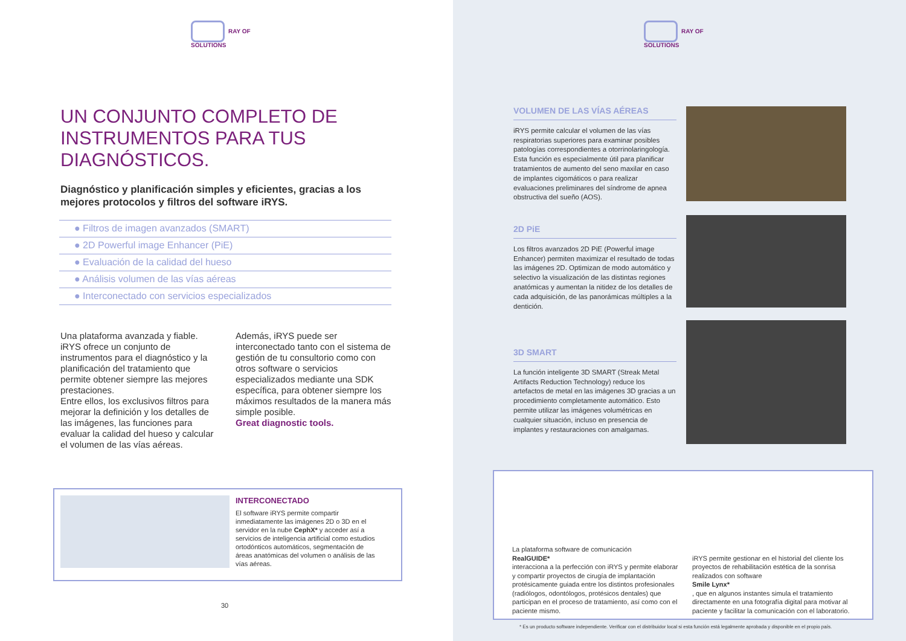RAY OF
SOLUTIONS
UN CONJUNTO COMPLETO DE
INSTRUMENTOS PARA TUS
DIAGNÓSTICOS.
Diagnóstico y planificación simples y eficientes, gracias a los mejores protocolos y filtros del software iRYS.
● Filtros de imagen avanzados (SMART)
● 2D Powerful image Enhancer (PiE)
● Evaluación de la calidad del hueso
● Análisis volumen de las vías aéreas
● Interconectado con servicios especializados
Una plataforma avanzada y fiable. iRYS ofrece un conjunto de instrumentos para el diagnóstico y la planificación del tratamiento que permite obtener siempre las mejores prestaciones.
Entre ellos, los exclusivos filtros para mejorar la definición y los detalles de las imágenes, las funciones para evaluar la calidad del hueso y calcular el volumen de las vías aéreas.
Además, iRYS puede ser interconectado tanto con el sistema de gestión de tu consultorio como con otros software o servicios especializados mediante una SDK específica, para obtener siempre los máximos resultados de la manera más simple posible.
Great diagnostic tools.
INTERCONECTADO
El software iRYS permite compartir inmediatamente las imágenes 2D o 3D en el servidor en la nube CephX* y acceder así a servicios de inteligencia artificial como estudios ortodónticos automáticos, segmentación de áreas anatómicas del volumen o análisis de las vías aéreas.
30
RAY OF
SOLUTIONS
VOLUMEN DE LAS VÍAS AÉREAS
iRYS permite calcular el volumen de las vías respiratorias superiores para examinar posibles patologías correspondientes a otorrinolaringología. Esta función es especialmente útil para planificar tratamientos de aumento del seno maxilar en caso de implantes cigomáticos o para realizar evaluaciones preliminares del síndrome de apnea obstructiva del sueño (AOS).
2D PiE
Los filtros avanzados 2D PiE (Powerful image Enhancer) permiten maximizar el resultado de todas las imágenes 2D. Optimizan de modo automático y selectivo la visualización de las distintas regiones anatómicas y aumentan la nitidez de los detalles de cada adquisición, de las panorámicas múltiples a la dentición.
3D SMART
La función inteligente 3D SMART (Streak Metal Artifacts Reduction Technology) reduce los artefactos de metal en las imágenes 3D gracias a un procedimiento completamente automático. Esto permite utilizar las imágenes volumétricas en cualquier situación, incluso en presencia de implantes y restauraciones con amalgamas.
La plataforma software de comunicación
RealGUIDE*
interacciona a la perfección con iRYS y permite elaborar y compartir proyectos de cirugía de implantación protésicamente guiada entre los distintos profesionales (radiólogos, odontólogos, protésicos dentales) que participan en el proceso de tratamiento, así como con el paciente mismo.
iRYS permite gestionar en el historial del cliente los proyectos de rehabilitación estética de la sonrisa realizados con software
Smile Lynx*, que en algunos instantes simula el tratamiento directamente en una fotografía digital para motivar al paciente y facilitar la comunicación con el laboratorio.
* Es un producto software independiente. Verificar con el distribuidor local si esta función está legalmente aprobada y disponible en el propio país.